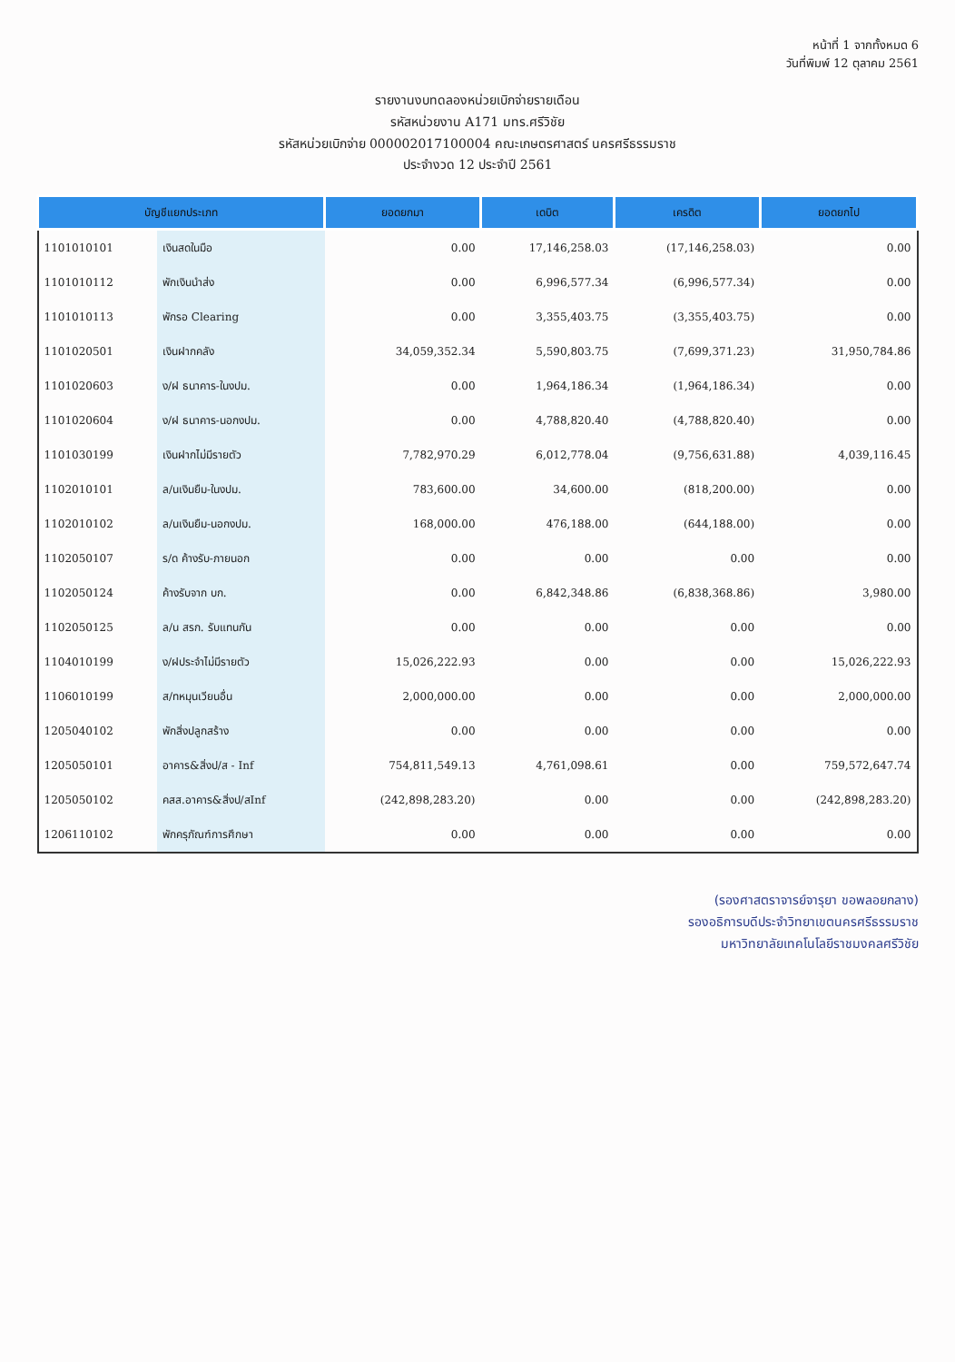หน้าที่ 1 จากทั้งหมด 6
วันที่พิมพ์ 12 ตุลาคม 2561
รายงานงบทดลองหน่วยเบิกจ่ายรายเดือน
รหัสหน่วยงาน A171 มทร.ศรีวิชัย
รหัสหน่วยเบิกจ่าย 000002017100004 คณะเกษตรศาสตร์ นครศรีธรรมราช
ประจำงวด 12 ประจำปี 2561
| บัญชีแยกประเภท | | ยอดยกมา | เดบิต | เครดิต | ยอดยกไป |
| --- | --- | --- | --- | --- | --- |
| 1101010101 | เงินสดในมือ | 0.00 | 17,146,258.03 | (17,146,258.03) | 0.00 |
| 1101010112 | พักเงินนำส่ง | 0.00 | 6,996,577.34 | (6,996,577.34) | 0.00 |
| 1101010113 | พักรอ Clearing | 0.00 | 3,355,403.75 | (3,355,403.75) | 0.00 |
| 1101020501 | เงินฝากคลัง | 34,059,352.34 | 5,590,803.75 | (7,699,371.23) | 31,950,784.86 |
| 1101020603 | ง/ฝ ธนาคาร-ในงปม. | 0.00 | 1,964,186.34 | (1,964,186.34) | 0.00 |
| 1101020604 | ง/ฝ ธนาคาร-นอกงปม. | 0.00 | 4,788,820.40 | (4,788,820.40) | 0.00 |
| 1101030199 | เงินฝากไม่มีรายตัว | 7,782,970.29 | 6,012,778.04 | (9,756,631.88) | 4,039,116.45 |
| 1102010101 | ล/นเงินยืม-ในงปม. | 783,600.00 | 34,600.00 | (818,200.00) | 0.00 |
| 1102010102 | ล/นเงินยืม-นอกงปม. | 168,000.00 | 476,188.00 | (644,188.00) | 0.00 |
| 1102050107 | ร/ด ค้างรับ-ภายนอก | 0.00 | 0.00 | 0.00 | 0.00 |
| 1102050124 | ค้างรับจาก บก. | 0.00 | 6,842,348.86 | (6,838,368.86) | 3,980.00 |
| 1102050125 | ล/น สรก. รับแทนกัน | 0.00 | 0.00 | 0.00 | 0.00 |
| 1104010199 | ง/ฝประจำไม่มีรายตัว | 15,026,222.93 | 0.00 | 0.00 | 15,026,222.93 |
| 1106010199 | ส/ทหมุนเวียนอื่น | 2,000,000.00 | 0.00 | 0.00 | 2,000,000.00 |
| 1205040102 | พักสิ่งปลูกสร้าง | 0.00 | 0.00 | 0.00 | 0.00 |
| 1205050101 | อาคาร&สิ่งป/ส - Inf | 754,811,549.13 | 4,761,098.61 | 0.00 | 759,572,647.74 |
| 1205050102 | คสส.อาคาร&สิ่งป/สInf | (242,898,283.20) | 0.00 | 0.00 | (242,898,283.20) |
| 1206110102 | พักครุภัณฑ์การศึกษา | 0.00 | 0.00 | 0.00 | 0.00 |
(รองศาสตราจารย์จารุยา ขอพลอยกลาง)
รองอธิการบดีประจำวิทยาเขตนครศรีธรรมราช
มหาวิทยาลัยเทคโนโลยีราชมงคลศรีวิชัย